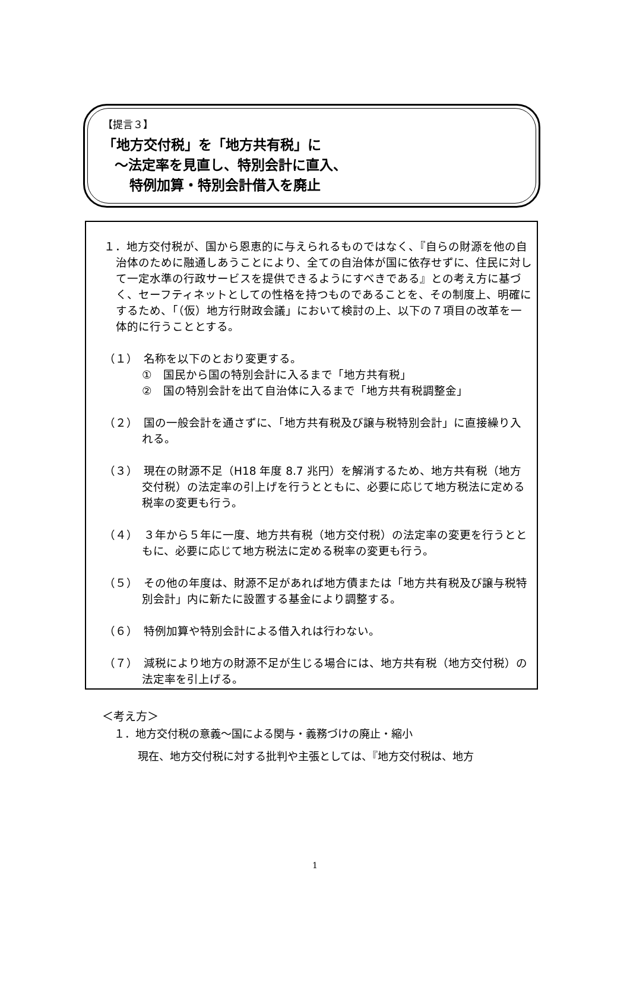【提言３】
「地方交付税」を「地方共有税」に
～法定率を見直し、特別会計に直入、
特例加算・特別会計借入を廃止
１．地方交付税が、国から恩恵的に与えられるものではなく、『自らの財源を他の自治体のために融通しあうことにより、全ての自治体が国に依存せずに、住民に対して一定水準の行政サービスを提供できるようにすべきである』との考え方に基づく、セーフティネットとしての性格を持つものであることを、その制度上、明確にするため、「（仮）地方行財政会議」において検討の上、以下の７項目の改革を一体的に行うこととする。
（１）　名称を以下のとおり変更する。
①　国民から国の特別会計に入るまで「地方共有税」
②　国の特別会計を出て自治体に入るまで「地方共有税調整金」
（２）　国の一般会計を通さずに、「地方共有税及び譲与税特別会計」に直接繰り入れる。
（３）　現在の財源不足（H18 年度 8.7 兆円）を解消するため、地方共有税（地方交付税）の法定率の引上げを行うとともに、必要に応じて地方税法に定める税率の変更も行う。
（４）　３年から５年に一度、地方共有税（地方交付税）の法定率の変更を行うとともに、必要に応じて地方税法に定める税率の変更も行う。
（５）　その他の年度は、財源不足があれば地方債または「地方共有税及び譲与税特別会計」内に新たに設置する基金により調整する。
（６）　特例加算や特別会計による借入れは行わない。
（７）　減税により地方の財源不足が生じる場合には、地方共有税（地方交付税）の法定率を引上げる。
＜考え方＞
１．地方交付税の意義～国による関与・義務づけの廃止・縮小
現在、地方交付税に対する批判や主張としては、『地方交付税は、地方
1